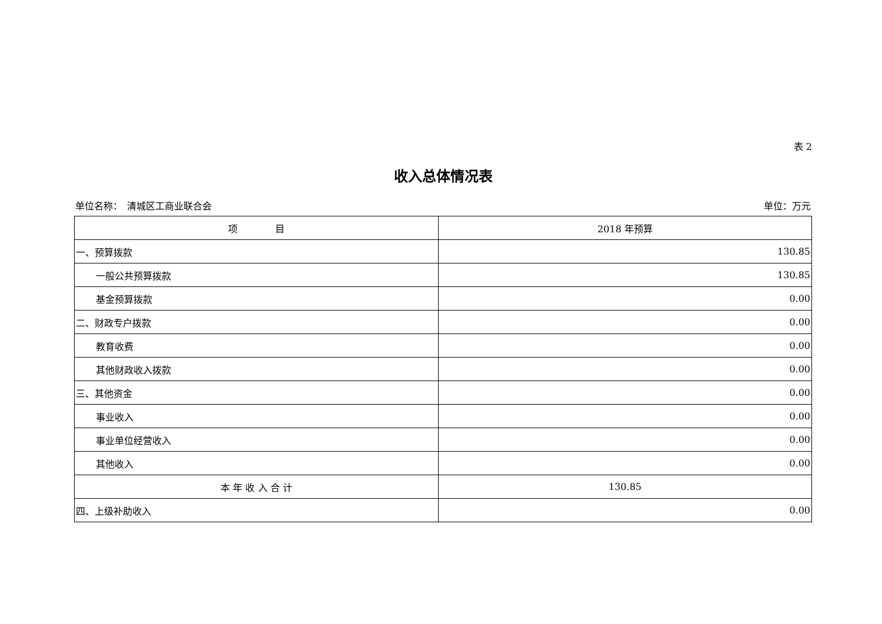表 2
收入总体情况表
单位名称：　清城区工商业联合会 单位：万元
| 项 目 | 2018 年预算 |
| --- | --- |
| 一、预算拨款 | 130.85 |
| 一般公共预算拨款 | 130.85 |
| 基金预算拨款 | 0.00 |
| 二、财政专户拨款 | 0.00 |
| 教育收费 | 0.00 |
| 其他财政收入拨款 | 0.00 |
| 三、其他资金 | 0.00 |
| 事业收入 | 0.00 |
| 事业单位经营收入 | 0.00 |
| 其他收入 | 0.00 |
| 本 年 收 入 合 计 | 130.85 |
| 四、上级补助收入 | 0.00 |